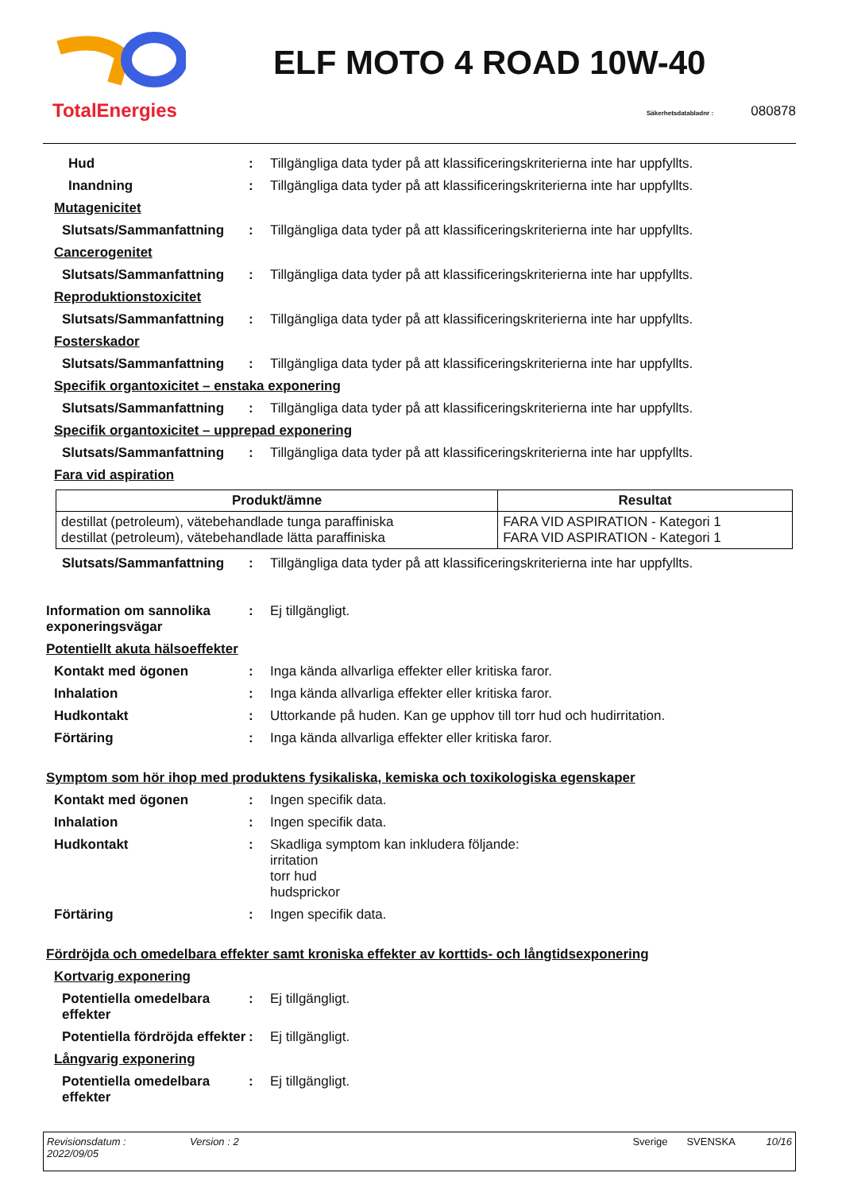TotalEnergies
ELF MOTO 4 ROAD 10W-40
Säkerhetsdatabladnr : 080878
Hud : Tillgängliga data tyder på att klassificeringskriterierna inte har uppfyllts.
Inandning : Tillgängliga data tyder på att klassificeringskriterierna inte har uppfyllts.
Mutagenicitet
Slutsats/Sammanfattning : Tillgängliga data tyder på att klassificeringskriterierna inte har uppfyllts.
Cancerogenitet
Slutsats/Sammanfattning : Tillgängliga data tyder på att klassificeringskriterierna inte har uppfyllts.
Reproduktionstoxicitet
Slutsats/Sammanfattning : Tillgängliga data tyder på att klassificeringskriterierna inte har uppfyllts.
Fosterskador
Slutsats/Sammanfattning : Tillgängliga data tyder på att klassificeringskriterierna inte har uppfyllts.
Specifik organtoxicitet – enstaka exponering
Slutsats/Sammanfattning : Tillgängliga data tyder på att klassificeringskriterierna inte har uppfyllts.
Specifik organtoxicitet – upprepad exponering
Slutsats/Sammanfattning : Tillgängliga data tyder på att klassificeringskriterierna inte har uppfyllts.
Fara vid aspiration
| Produkt/ämne | Resultat |
| --- | --- |
| destillat (petroleum), vätebehandlade tunga paraffiniska destillat (petroleum), vätebehandlade lätta paraffiniska | FARA VID ASPIRATION - Kategori 1 FARA VID ASPIRATION - Kategori 1 |
Slutsats/Sammanfattning : Tillgängliga data tyder på att klassificeringskriterierna inte har uppfyllts.
Information om sannolika exponeringsvägar
: Ej tillgängligt.
Potentiellt akuta hälsoeffekter
Kontakt med ögonen : Inga kända allvarliga effekter eller kritiska faror.
Inhalation : Inga kända allvarliga effekter eller kritiska faror.
Hudkontakt : Uttorkande på huden. Kan ge upphov till torr hud och hudirritation.
Förtäring : Inga kända allvarliga effekter eller kritiska faror.
Symptom som hör ihop med produktens fysikaliska, kemiska och toxikologiska egenskaper
Kontakt med ögonen : Ingen specifik data.
Inhalation : Ingen specifik data.
Hudkontakt : Skadliga symptom kan inkludera följande:
irritation
torr hud
hudsprickor
Förtäring : Ingen specifik data.
Fördröjda och omedelbara effekter samt kroniska effekter av korttids- och långtidsexponering
Kortvarig exponering
Potentiella omedelbara effekter
: Ej tillgängligt.
Potentiella fördröjda effekter
: Ej tillgängligt.
Långvarig exponering
Potentiella omedelbara effekter
: Ej tillgängligt.
Revisionsdatum :
2022/09/05
Version : 2 Sverige SVENSKA 10/16